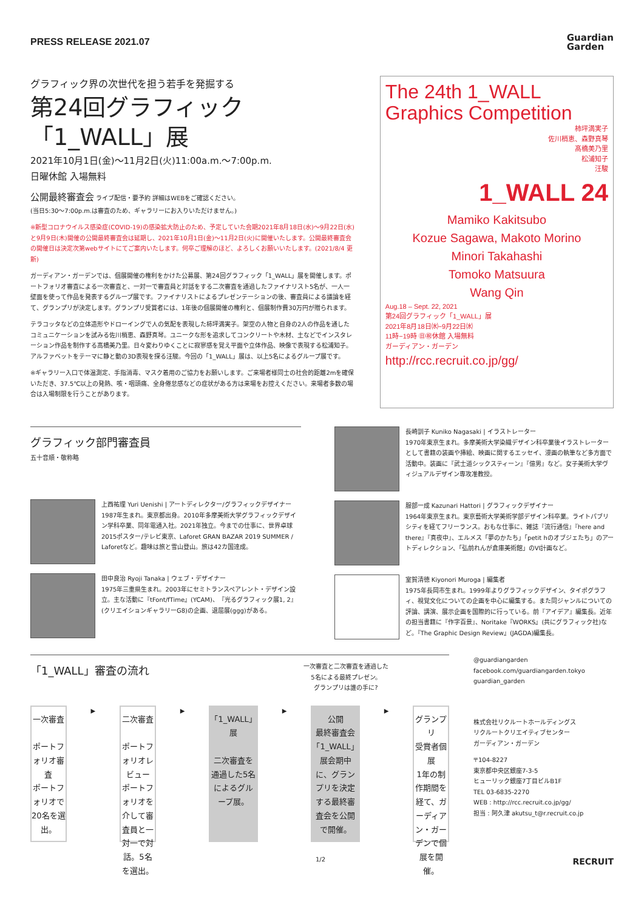PRESS RELEASE 2021.07
Guardian
Garden
グラフィック界の次世代を担う若手を発掘する
第24回グラフィック「1_WALL」展
2021年10月1日(金)〜11月2日(火)11:00a.m.〜7:00p.m.
日曜休館 入場無料
公開最終審査会 ライブ配信・要予約 詳細はWEBをご確認ください。
(当日5:30〜7:00p.m.は審査のため、ギャラリーにお入りいただけません。)
※新型コロナウイルス感染症(COVID-19)の感染拡大防止のため、予定していた会期2021年8月18日(水)〜9月22日(水)と9月9日(木)開催の公開最終審査会は延期し、2021年10月1日(金)〜11月2日(火)に開催いたします。公開最終審査会の開催日は決定次第webサイトにてご案内いたします。何卒ご理解のほど、よろしくお願いいたします。(2021/8/4 更新)
ガーディアン・ガーデンでは、個展開催の権利をかけた公募展、第24回グラフィック「1_WALL」展を開催します。ポートフォリオ審査による一次審査と、一対一で審査員と対話をする二次審査を通過したファイナリスト5名が、一人一壁面を使って作品を発表するグループ展です。ファイナリストによるプレゼンテーションの後、審査員による議論を経て、グランプリが決定します。グランプリ受賞者には、1年後の個展開催の権利と、個展制作費30万円が贈られます。
テラコッタなどの立体造形やドローイングで人の気配を表現した柿坪満実子。架空の人物と自身の2人の作品を通したコミュニケーションを試みる佐川梢恵、森野真琴。ユニークな形を追求してコンクリートや木材、土などでインスタレーション作品を制作する髙橋美乃里。日々変わりゆくことに寂寥感を覚え平面や立体作品、映像で表現する松浦知子。アルファベットをテーマに静と動の3D表現を探る汪駿。今回の「1_WALL」展は、以上5名によるグループ展です。
※ギャラリー入口で体温測定、手指消毒、マスク着用のご協力をお願いします。ご来場者様同士の社会的距離2mを確保いただき、37.5℃以上の発熱、咳・咽頭痛、全身倦怠感などの症状がある方は来場をお控えください。来場者多数の場合は入場制限を行うことがあります。
The 24th 1_WALL Graphics Competition
柿坪満実子
佐川梢恵、森野真琴
髙橋美乃里
松浦知子
汪駿
1_WALL 24
Mamiko Kakitsubo
Kozue Sagawa, Makoto Morino
Minori Takahashi
Tomoko Matsuura
Wang Qin
Aug.18 – Sept. 22, 2021
第24回グラフィック「1_WALL」展
2021年8月18日㈬−9月22日㈬
11時−19時 ㊐㊗休館 入場無料
ガーディアン・ガーデン
http://rcc.recruit.co.jp/gg/
グラフィック部門審査員
五十音順・敬称略
上西祐理 Yuri Uenishi | アートディレクター/グラフィックデザイナー
1987年生まれ。東京都出身。2010年多摩美術大学グラフィックデザイン学科卒業、同年電通入社。2021年独立。今までの仕事に、世界卓球2015ポスター/テレビ東京、Laforet GRAN BAZAR 2019 SUMMER / Laforetなど。趣味は旅と雪山登山。旅は42カ国達成。
田中良治 Ryoji Tanaka | ウェブ・デザイナー
1975年三重県生まれ。2003年にセミトランスペアレント・デザイン設立。主な活動に『tFont/fTime』(YCAM)、『光るグラフィック展1, 2』(クリエイションギャラリーG8)の企画、退屈展(ggg)がある。
長崎訓子 Kuniko Nagasaki | イラストレーター
1970年東京生まれ。多摩美術大学染織デザイン科卒業後イラストレーターとして書籍の装画や挿絵、映画に関するエッセイ、漫画の執筆など多方面で活動中。装画に『武士道シックスティーン』『億男』など。女子美術大学ヴィジュアルデザイン専攻准教授。
服部一成 Kazunari Hattori | グラフィックデザイナー
1964年東京生まれ。東京藝術大学美術学部デザイン科卒業。ライトパブリシティを経てフリーランス。おもな仕事に、雑誌『流行通信』『here and there』『真夜中』、エルメス「夢のかたち」「petit hのオブジェたち」のアートディレクション、「弘前れんが倉庫美術館」のVI計画など。
室賀清徳 Kiyonori Muroga | 編集者
1975年長岡市生まれ。1999年よりグラフィックデザイン、タイポグラフィ、視覚文化についての企画を中心に編集する。また同ジャンルについての評論、講演、展示企画を国際的に行っている。前『アイデア』編集長。近年の担当書籍に『作字百景』、Noritake『WORKS』(共にグラフィック社)など。『The Graphic Design Review』(JAGDA)編集長。
「1_WALL」審査の流れ 一次審査と二次審査を通過した
5名による最終プレゼン。
グランプリは誰の手に?
一次審査
ポートフォリオ審査
ポートフォリオで20名を選出。
▶
二次審査
ポートフォリオレビュー
ポートフォリオを介して審査員と一対一で対話。5名を選出。
▶
「1_WALL」展
二次審査を通過した5名によるグループ展。
▶
公開
最終審査会
「1_WALL」展会期中に、グランプリを決定する最終審査会を公開で開催。
▶
グランプリ
受賞者個展
1年の制作期間を経て、ガーディアン・ガーデンで個展を開催。
@guardiangarden
facebook.com/guardiangarden.tokyo
guardian_garden
株式会社リクルートホールディングス
リクルートクリエイティブセンター
ガーディアン・ガーデン
〒104-8227
東京都中央区銀座7-3-5
ヒューリック銀座7丁目ビルB1F
TEL 03-6835-2270
WEB : http://rcc.recruit.co.jp/gg/
担当 : 阿久津 akutsu_t@r.recruit.co.jp
1/2 RECRUIT